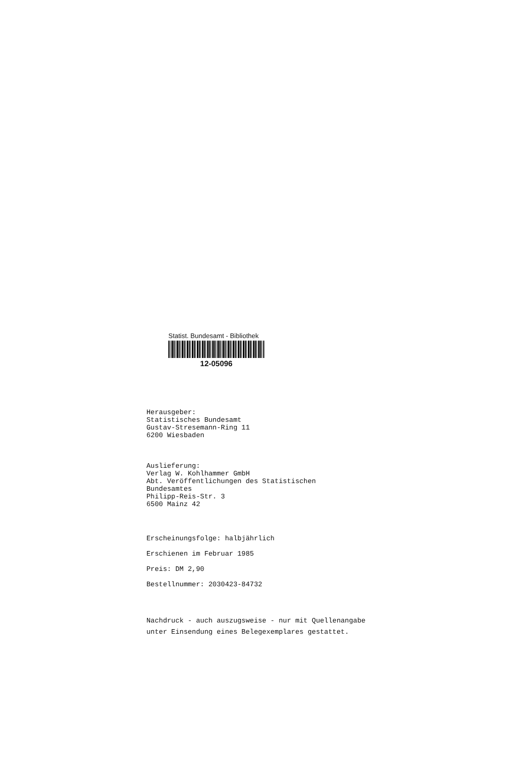Statist. Bundesamt - Bibliothek
12-05096
Herausgeber:
Statistisches Bundesamt
Gustav-Stresemann-Ring 11
6200 Wiesbaden
Auslieferung:
Verlag W. Kohlhammer GmbH
Abt. Veröffentlichungen des Statistischen
Bundesamtes
Philipp-Reis-Str. 3
6500 Mainz 42
Erscheinungsfolge: halbjährlich
Erschienen im Februar 1985
Preis: DM 2,90
Bestellnummer: 2030423-84732
Nachdruck - auch auszugsweise - nur mit Quellenangabe
unter Einsendung eines Belegexemplares gestattet.